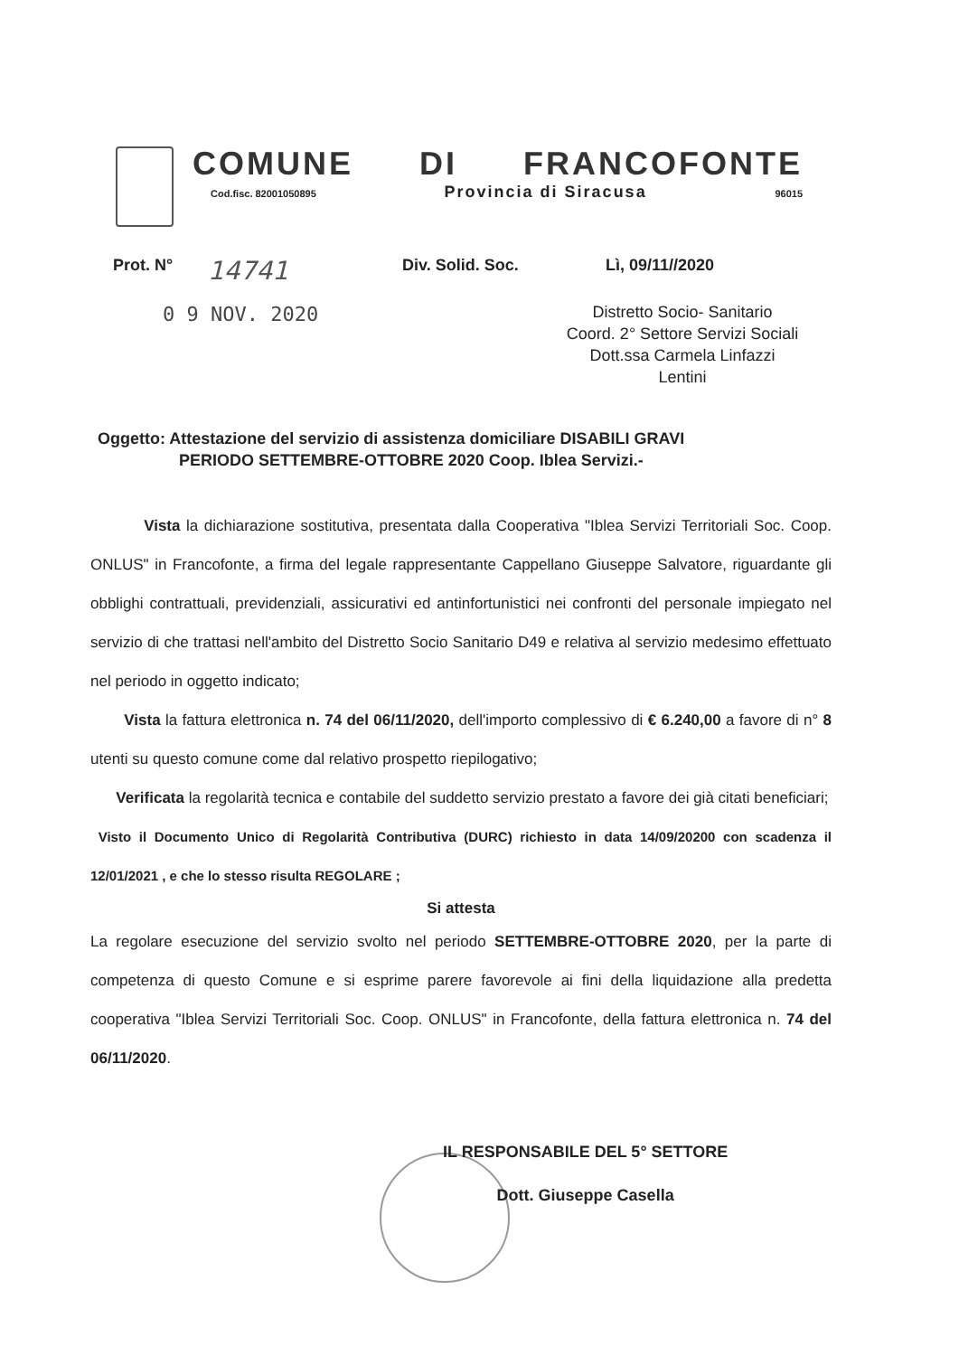COMUNE DI FRANCOFONTE
Cod.fisc. 82001050895 Provincia di Siracusa 96015
Prot. N° 14741 Div. Solid. Soc. Lì, 09/11//2020
0 9 NOV. 2020
Distretto Socio- Sanitario
Coord. 2° Settore Servizi Sociali
Dott.ssa Carmela Linfazzi
Lentini
Oggetto: Attestazione del servizio di assistenza domiciliare DISABILI GRAVI
PERIODO SETTEMBRE-OTTOBRE 2020 Coop. Iblea Servizi.-
Vista la dichiarazione sostitutiva, presentata dalla Cooperativa "Iblea Servizi Territoriali Soc. Coop. ONLUS" in Francofonte, a firma del legale rappresentante Cappellano Giuseppe Salvatore, riguardante gli obblighi contrattuali, previdenziali, assicurativi ed antinfortunistici nei confronti del personale impiegato nel servizio di che trattasi nell'ambito del Distretto Socio Sanitario D49 e relativa al servizio medesimo effettuato nel periodo in oggetto indicato;
Vista la fattura elettronica n. 74 del 06/11/2020, dell'importo complessivo di € 6.240,00 a favore di n° 8 utenti su questo comune come dal relativo prospetto riepilogativo;
Verificata la regolarità tecnica e contabile del suddetto servizio prestato a favore dei già citati beneficiari;
Visto il Documento Unico di Regolarità Contributiva (DURC) richiesto in data 14/09/20200 con scadenza il 12/01/2021 , e che lo stesso risulta REGOLARE ;
Si attesta
La regolare esecuzione del servizio svolto nel periodo SETTEMBRE-OTTOBRE 2020, per la parte di competenza di questo Comune e si esprime parere favorevole ai fini della liquidazione alla predetta cooperativa "Iblea Servizi Territoriali Soc. Coop. ONLUS" in Francofonte, della fattura elettronica n. 74 del 06/11/2020.
IL RESPONSABILE DEL 5° SETTORE
Dott. Giuseppe Casella